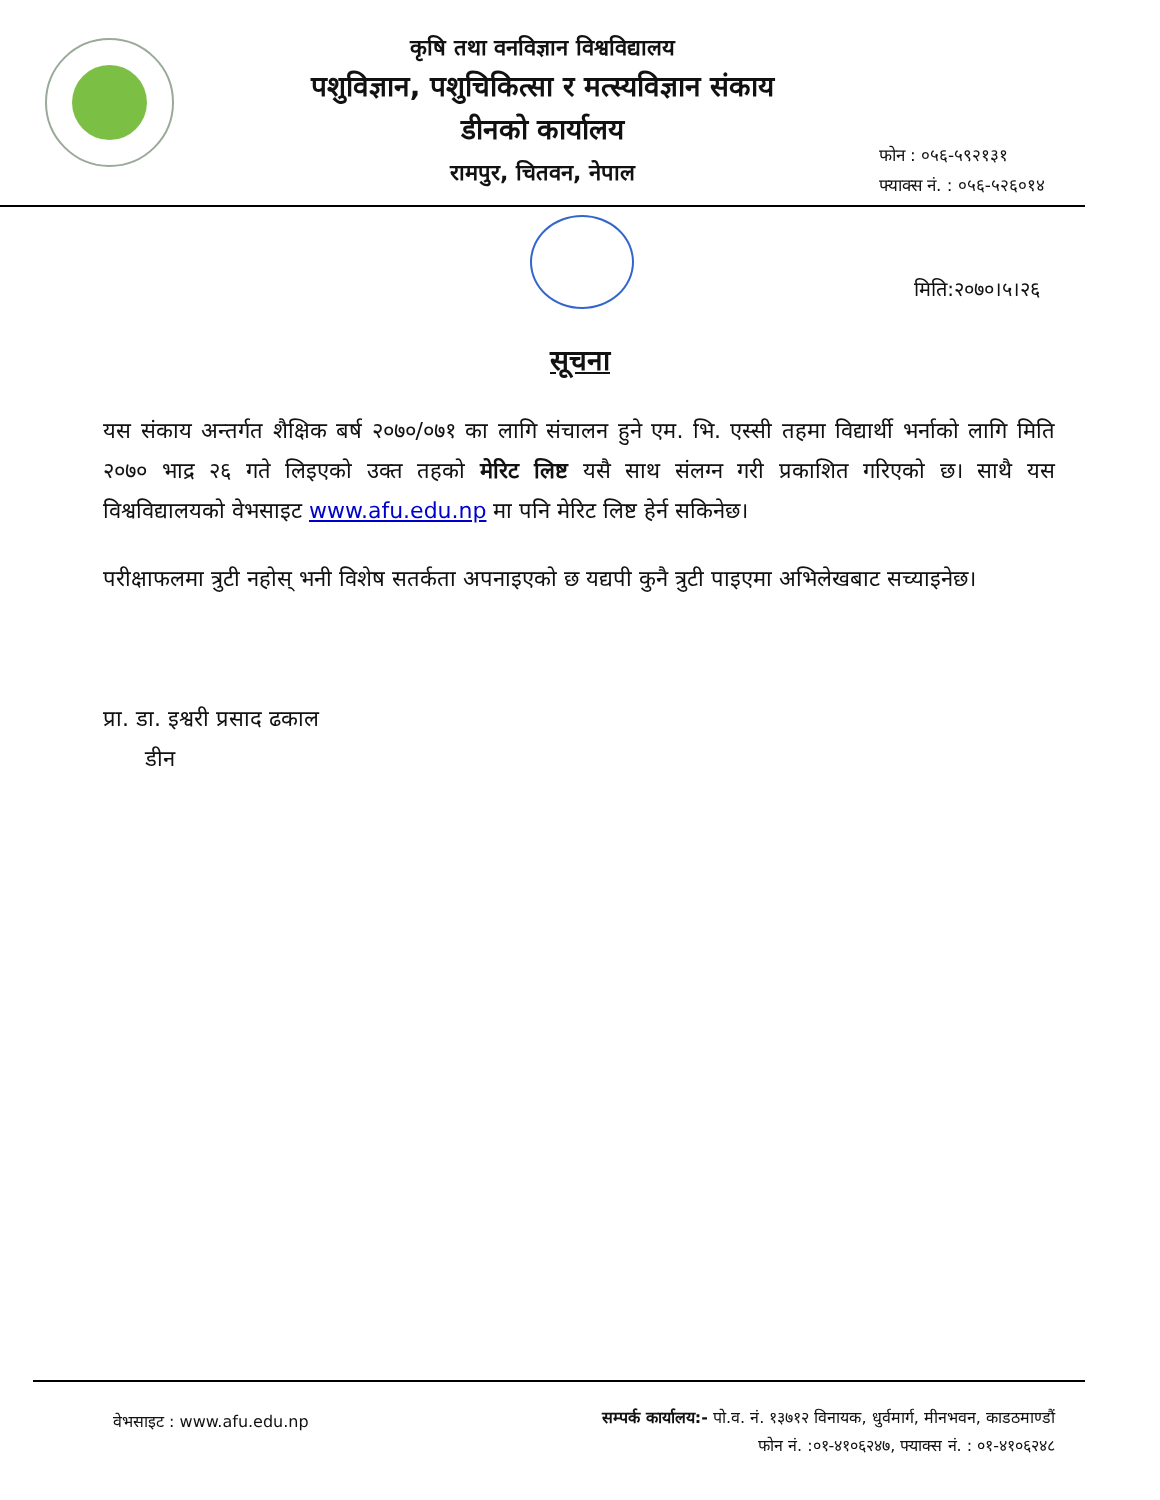कृषि तथा वनविज्ञान विश्वविद्यालय
पशुविज्ञान, पशुचिकित्सा र मत्स्यविज्ञान संकाय
डीनको कार्यालय
रामपुर, चितवन, नेपाल
फोन : ०५६-५९२१३१
फ्याक्स नं. : ०५६-५२६०१४
मिति:२०७०।५।२६
सूचना
यस संकाय अन्तर्गत शैक्षिक बर्ष २०७०/०७१ का लागि संचालन हुने एम. भि. एस्सी तहमा विद्यार्थी भर्नाको लागि मिति २०७० भाद्र २६ गते लिइएको उक्त तहको मेरिट लिष्ट यसै साथ संलग्न गरी प्रकाशित गरिएको छ। साथै यस विश्वविद्यालयको वेभसाइट www.afu.edu.np मा पनि मेरिट लिष्ट हेर्न सकिनेछ।
परीक्षाफलमा त्रुटी नहोस् भनी विशेष सतर्कता अपनाइएको छ यद्यपी कुनै त्रुटी पाइएमा अभिलेखबाट सच्याइनेछ।
प्रा. डा. इश्वरी प्रसाद ढकाल
डीन
वेभसाइट : www.afu.edu.np
सम्पर्क कार्यालय:- पो.व. नं. १३७१२ विनायक, धुर्वमार्ग, मीनभवन, काडठमाण्डौं
फोन नं. :०१-४१०६२४७, फ्याक्स नं. : ०१-४१०६२४८